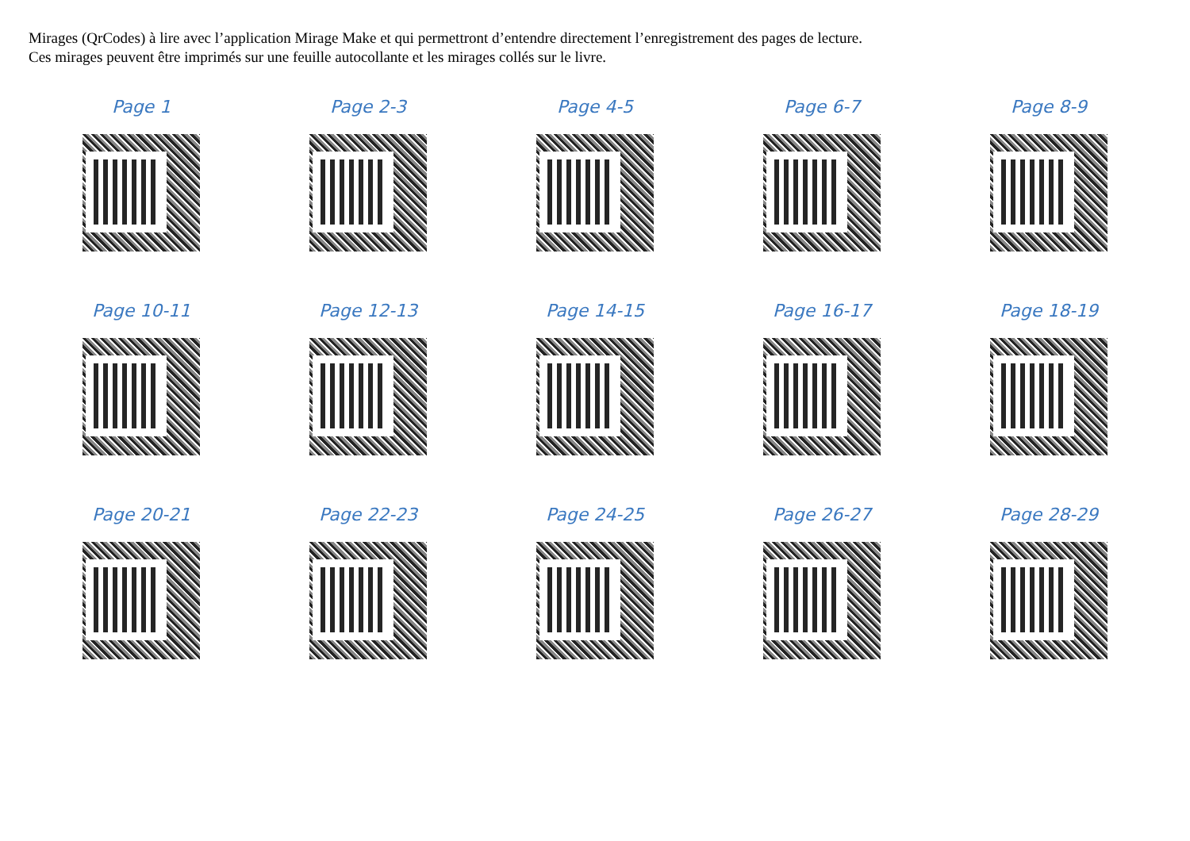Mirages (QrCodes) à lire avec l’application Mirage Make et qui permettront d’entendre directement l’enregistrement des pages de lecture.
Ces mirages peuvent être imprimés sur une feuille autocollante et les mirages collés sur le livre.
Page 1
Page 2-3
Page 4-5
Page 6-7
Page 8-9
Page 10-11
Page 12-13
Page 14-15
Page 16-17
Page 18-19
Page 20-21
Page 22-23
Page 24-25
Page 26-27
Page 28-29